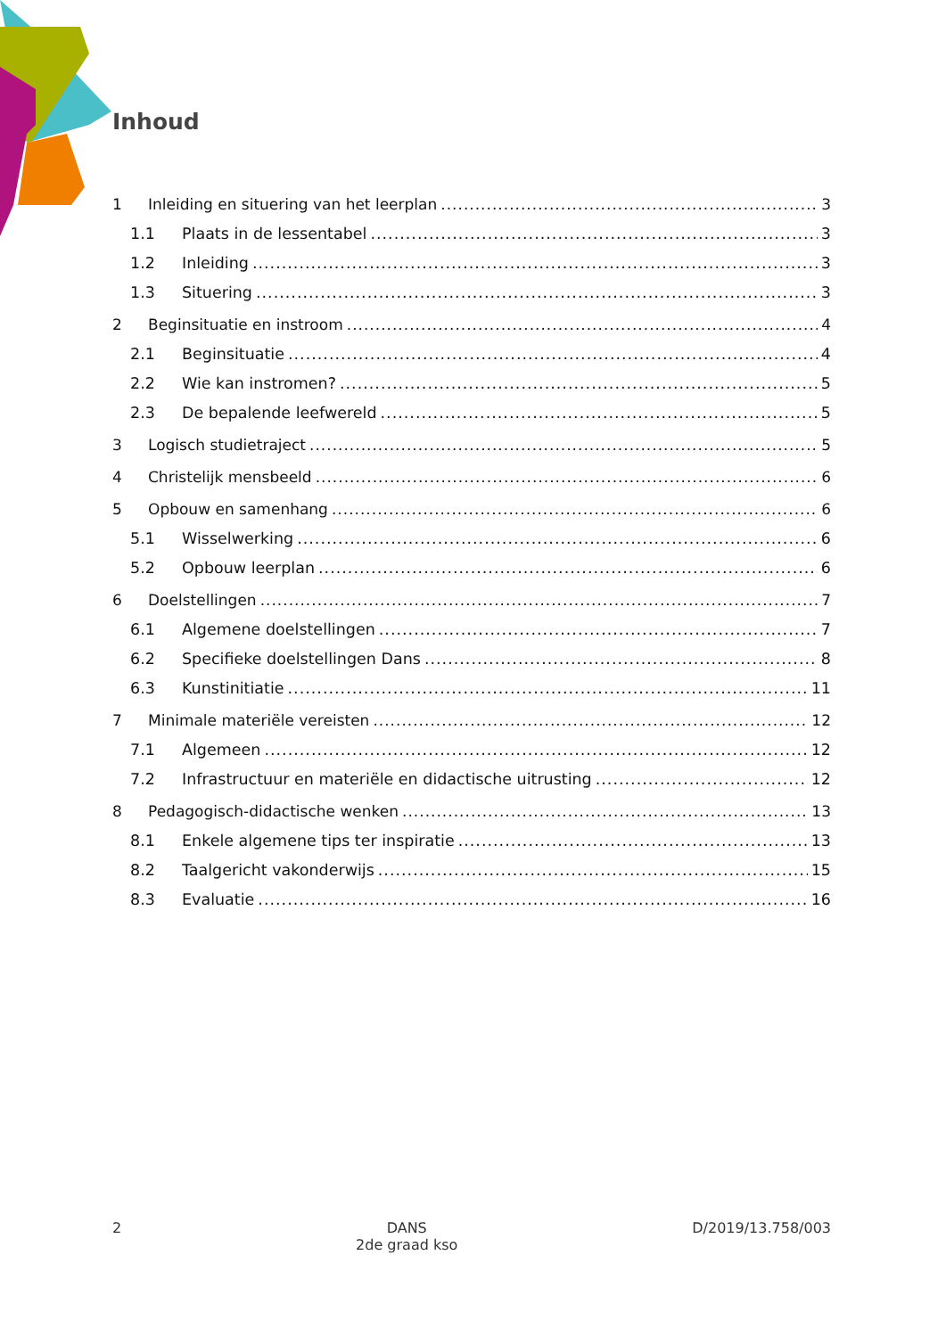Inhoud
1 Inleiding en situering van het leerplan 3
1.1 Plaats in de lessentabel 3
1.2 Inleiding 3
1.3 Situering 3
2 Beginsituatie en instroom 4
2.1 Beginsituatie 4
2.2 Wie kan instromen? 5
2.3 De bepalende leefwereld 5
3 Logisch studietraject 5
4 Christelijk mensbeeld 6
5 Opbouw en samenhang 6
5.1 Wisselwerking 6
5.2 Opbouw leerplan 6
6 Doelstellingen 7
6.1 Algemene doelstellingen 7
6.2 Specifieke doelstellingen Dans 8
6.3 Kunstinitiatie 11
7 Minimale materiële vereisten 12
7.1 Algemeen 12
7.2 Infrastructuur en materiële en didactische uitrusting 12
8 Pedagogisch-didactische wenken 13
8.1 Enkele algemene tips ter inspiratie 13
8.2 Taalgericht vakonderwijs 15
8.3 Evaluatie 16
2 DANS
2de graad kso
D/2019/13.758/003